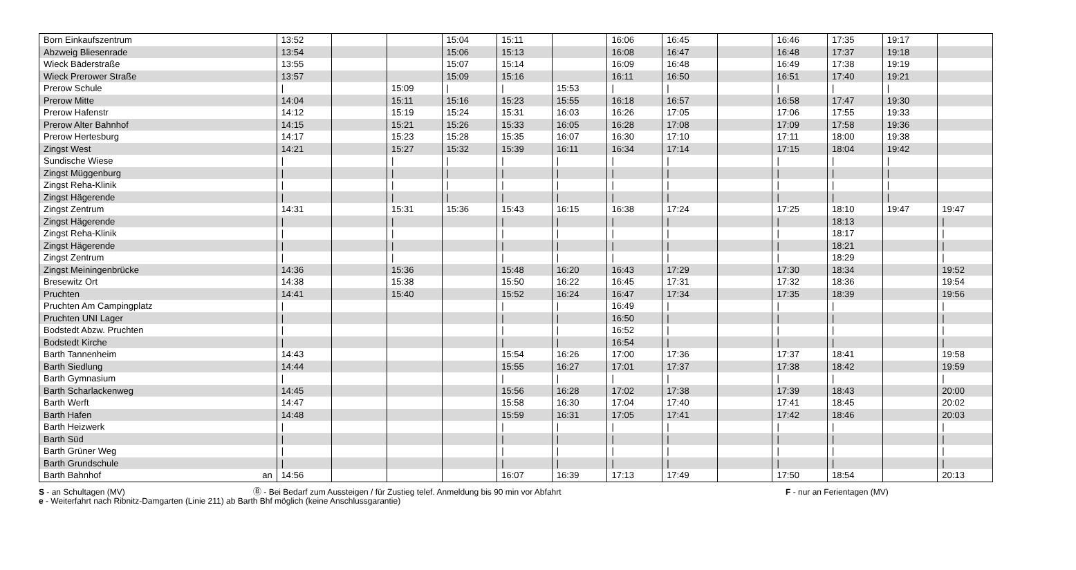| Born Einkaufszentrum | | 13:52 | | | 15:04 | 15:11 | | 16:06 | 16:45 | | 16:46 | 17:35 | 19:17 | |
| Abzweig Bliesenrade | | 13:54 | | | 15:06 | 15:13 | | 16:08 | 16:47 | | 16:48 | 17:37 | 19:18 | |
| Wieck Bäderstraße | | 13:55 | | | 15:07 | 15:14 | | 16:09 | 16:48 | | 16:49 | 17:38 | 19:19 | |
| Wieck Prerower Straße | | 13:57 | | | 15:09 | 15:16 | | 16:11 | 16:50 | | 16:51 | 17:40 | 19:21 | |
| Prerow Schule | | / | | 15:09 | / | / | 15:53 | / | / | | / | / | / | |
| Prerow Mitte | | 14:04 | | 15:11 | 15:16 | 15:23 | 15:55 | 16:18 | 16:57 | | 16:58 | 17:47 | 19:30 | |
| Prerow Hafenstr | | 14:12 | | 15:19 | 15:24 | 15:31 | 16:03 | 16:26 | 17:05 | | 17:06 | 17:55 | 19:33 | |
| Prerow Alter Bahnhof | | 14:15 | | 15:21 | 15:26 | 15:33 | 16:05 | 16:28 | 17:08 | | 17:09 | 17:58 | 19:36 | |
| Prerow Hertesburg | | 14:17 | | 15:23 | 15:28 | 15:35 | 16:07 | 16:30 | 17:10 | | 17:11 | 18:00 | 19:38 | |
| Zingst West | | 14:21 | | 15:27 | 15:32 | 15:39 | 16:11 | 16:34 | 17:14 | | 17:15 | 18:04 | 19:42 | |
| Sundische Wiese | | / | | / | / | / | / | / | / | | / | / | / | |
| Zingst Müggenburg | | / | | / | / | / | / | / | / | | / | / | / | |
| Zingst Reha-Klinik | | / | | / | / | / | / | / | / | | / | / | / | |
| Zingst Hägerende | | / | | / | / | / | / | / | / | | / | / | / | |
| Zingst Zentrum | | 14:31 | | 15:31 | 15:36 | 15:43 | 16:15 | 16:38 | 17:24 | | 17:25 | 18:10 | 19:47 | 19:47 |
| Zingst Hägerende | | / | | / | | / | / | / | / | | / | 18:13 | | / |
| Zingst Reha-Klinik | | / | | / | | / | / | / | / | | / | 18:17 | | / |
| Zingst Hägerende | | / | | / | | / | / | / | / | | / | 18:21 | | / |
| Zingst Zentrum | | / | | / | | / | / | / | / | | / | 18:29 | | / |
| Zingst Meiningenbrücke | | 14:36 | | 15:36 | | 15:48 | 16:20 | 16:43 | 17:29 | | 17:30 | 18:34 | | 19:52 |
| Bresewitz Ort | | 14:38 | | 15:38 | | 15:50 | 16:22 | 16:45 | 17:31 | | 17:32 | 18:36 | | 19:54 |
| Pruchten | | 14:41 | | 15:40 | | 15:52 | 16:24 | 16:47 | 17:34 | | 17:35 | 18:39 | | 19:56 |
| Pruchten Am Campingplatz | | / | | | | / | / | 16:49 | / | | / | / | | / |
| Pruchten UNI Lager | | / | | | | / | / | 16:50 | / | | / | / | | / |
| Bodstedt Abzw. Pruchten | | / | | | | / | / | 16:52 | / | | / | / | | / |
| Bodstedt Kirche | | / | | | | / | / | 16:54 | / | | / | / | | / |
| Barth Tannenheim | | 14:43 | | | | 15:54 | 16:26 | 17:00 | 17:36 | | 17:37 | 18:41 | | 19:58 |
| Barth Siedlung | | 14:44 | | | | 15:55 | 16:27 | 17:01 | 17:37 | | 17:38 | 18:42 | | 19:59 |
| Barth Gymnasium | | / | | | | / | / | / | / | | / | / | | / |
| Barth Scharlackenweg | | 14:45 | | | | 15:56 | 16:28 | 17:02 | 17:38 | | 17:39 | 18:43 | | 20:00 |
| Barth Werft | | 14:47 | | | | 15:58 | 16:30 | 17:04 | 17:40 | | 17:41 | 18:45 | | 20:02 |
| Barth Hafen | | 14:48 | | | | 15:59 | 16:31 | 17:05 | 17:41 | | 17:42 | 18:46 | | 20:03 |
| Barth Heizwerk | | / | | | | / | / | / | / | | / | / | | / |
| Barth Süd | | / | | | | / | / | / | / | | / | / | | / |
| Barth Grüner Weg | | / | | | | / | / | / | / | | / | / | | / |
| Barth Grundschule | | / | | | | / | / | / | / | | / | / | | / |
| Barth Bahnhof | an | 14:56 | | | | 16:07 | 16:39 | 17:13 | 17:49 | | 17:50 | 18:54 | | 20:13 |
S - an Schultagen (MV) Ⓑ - Bei Bedarf zum Aussteigen / für Zustieg telef. Anmeldung bis 90 min vor Abfahrt F - nur an Ferientagen (MV)
e - Weiterfahrt nach Ribnitz-Damgarten (Linie 211) ab Barth Bhf möglich (keine Anschlussgarantie)